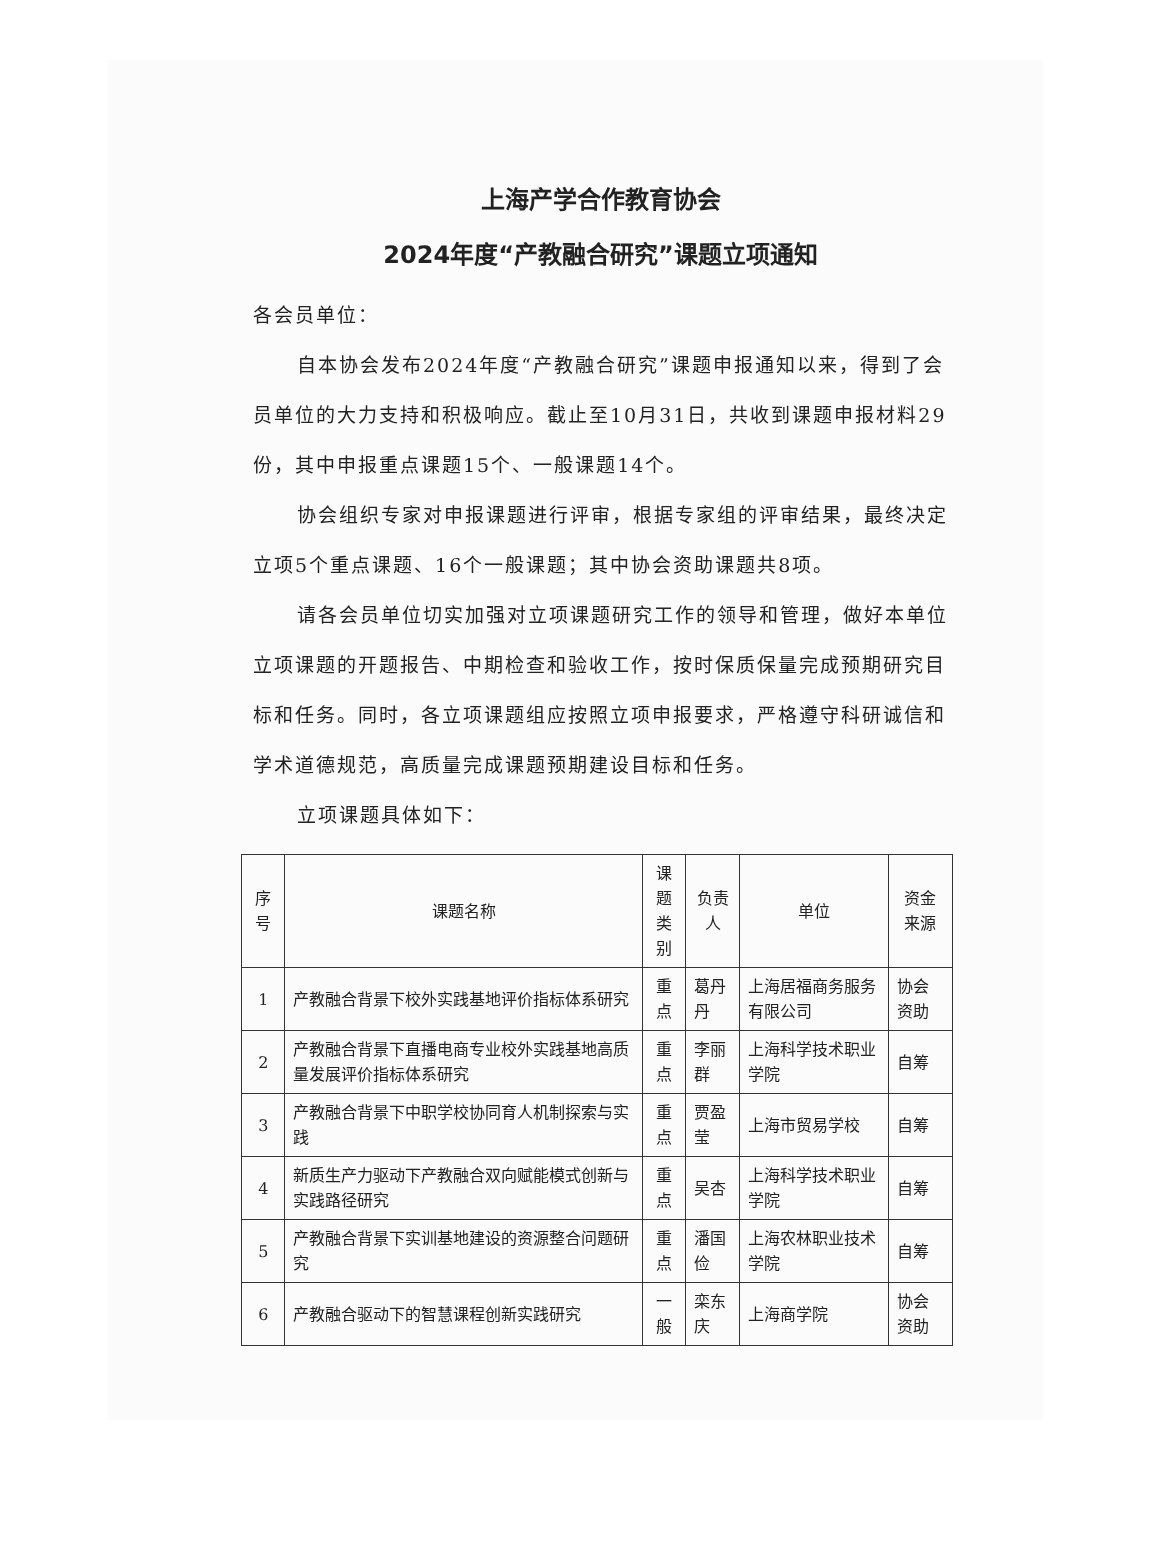上海产学合作教育协会
2024年度“产教融合研究”课题立项通知
各会员单位：
自本协会发布2024年度“产教融合研究”课题申报通知以来，得到了会员单位的大力支持和积极响应。截止至10月31日，共收到课题申报材料29份，其中申报重点课题15个、一般课题14个。
协会组织专家对申报课题进行评审，根据专家组的评审结果，最终决定立项5个重点课题、16个一般课题；其中协会资助课题共8项。
请各会员单位切实加强对立项课题研究工作的领导和管理，做好本单位立项课题的开题报告、中期检查和验收工作，按时保质保量完成预期研究目标和任务。同时，各立项课题组应按照立项申报要求，严格遵守科研诚信和学术道德规范，高质量完成课题预期建设目标和任务。
立项课题具体如下：
| 序号 | 课题名称 | 课题 类别 | 负责人 | 单位 | 资金来源 |
| --- | --- | --- | --- | --- | --- |
| 1 | 产教融合背景下校外实践基地评价指标体系研究 | 重点 | 葛丹丹 | 上海居福商务服务有限公司 | 协会资助 |
| 2 | 产教融合背景下直播电商专业校外实践基地高质量发展评价指标体系研究 | 重点 | 李丽群 | 上海科学技术职业学院 | 自筹 |
| 3 | 产教融合背景下中职学校协同育人机制探索与实践 | 重点 | 贾盈莹 | 上海市贸易学校 | 自筹 |
| 4 | 新质生产力驱动下产教融合双向赋能模式创新与实践路径研究 | 重点 | 吴杏 | 上海科学技术职业学院 | 自筹 |
| 5 | 产教融合背景下实训基地建设的资源整合问题研究 | 重点 | 潘国俭 | 上海农林职业技术学院 | 自筹 |
| 6 | 产教融合驱动下的智慧课程创新实践研究 | 一般 | 栾东庆 | 上海商学院 | 协会资助 |